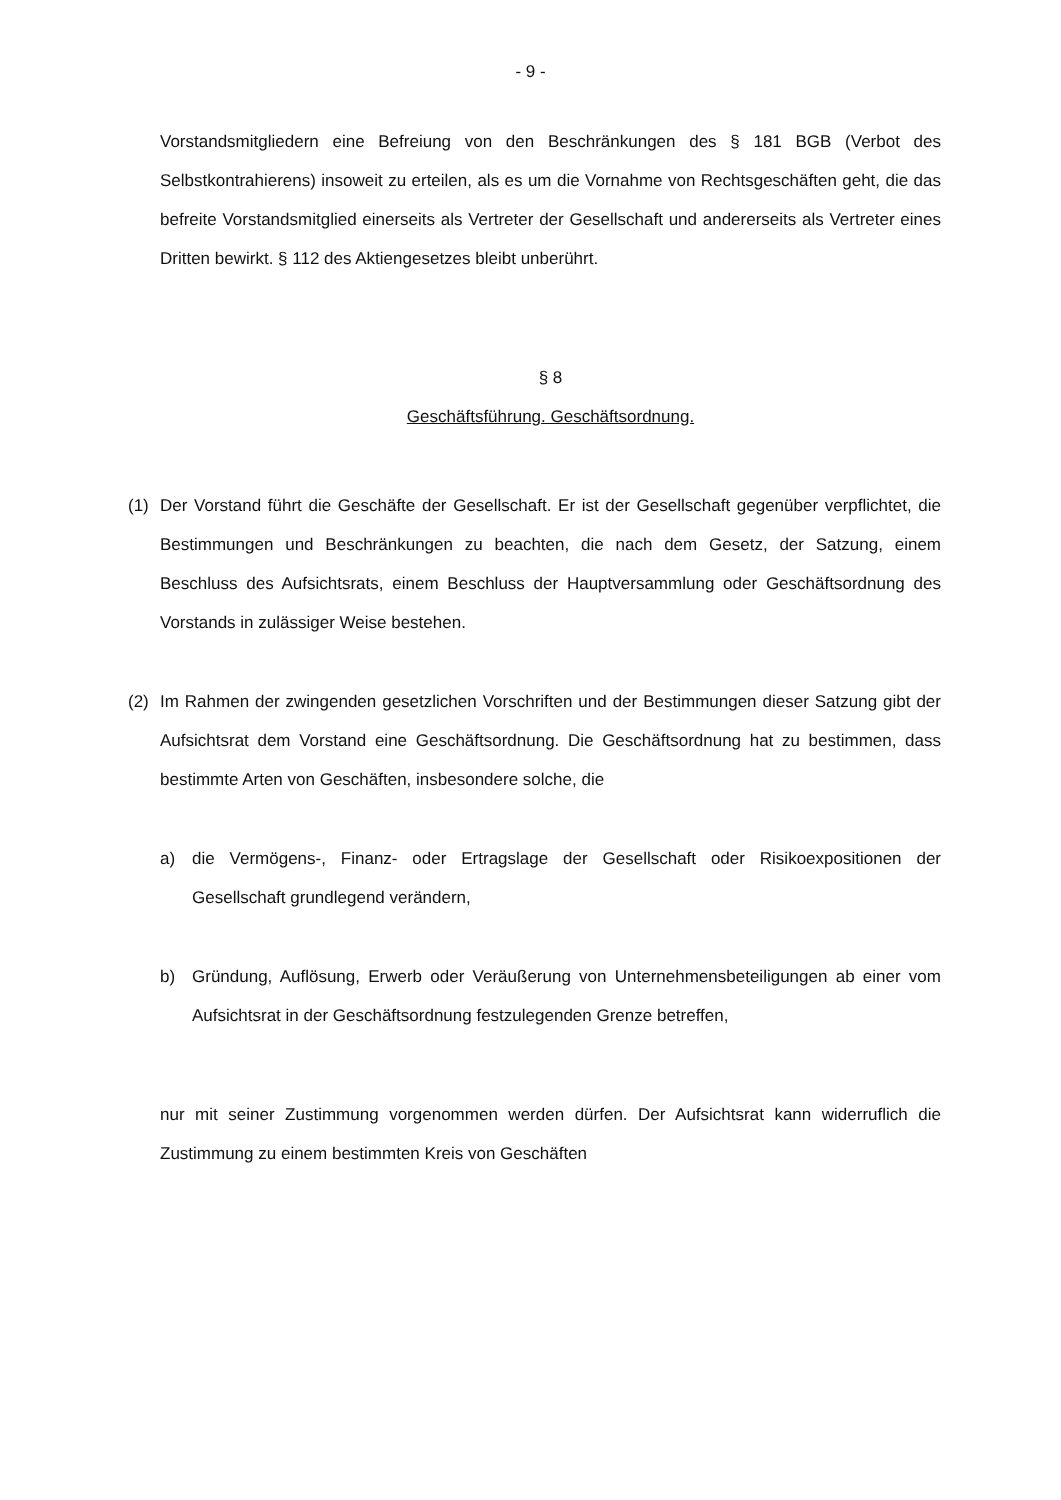- 9 -
Vorstandsmitgliedern eine Befreiung von den Beschränkungen des § 181 BGB (Verbot des Selbstkontrahierens) insoweit zu erteilen, als es um die Vornahme von Rechtsgeschäften geht, die das befreite Vorstandsmitglied einerseits als Vertreter der Gesellschaft und andererseits als Vertreter eines Dritten bewirkt. § 112 des Aktiengesetzes bleibt unberührt.
§ 8
Geschäftsführung. Geschäftsordnung.
(1) Der Vorstand führt die Geschäfte der Gesellschaft. Er ist der Gesellschaft gegenüber verpflichtet, die Bestimmungen und Beschränkungen zu beachten, die nach dem Gesetz, der Satzung, einem Beschluss des Aufsichtsrats, einem Beschluss der Hauptversammlung oder Geschäftsordnung des Vorstands in zulässiger Weise bestehen.
(2) Im Rahmen der zwingenden gesetzlichen Vorschriften und der Bestimmungen dieser Satzung gibt der Aufsichtsrat dem Vorstand eine Geschäftsordnung. Die Geschäftsordnung hat zu bestimmen, dass bestimmte Arten von Geschäften, insbesondere solche, die
a) die Vermögens-, Finanz- oder Ertragslage der Gesellschaft oder Risikoexpositionen der Gesellschaft grundlegend verändern,
b) Gründung, Auflösung, Erwerb oder Veräußerung von Unternehmensbeteiligungen ab einer vom Aufsichtsrat in der Geschäftsordnung festzulegenden Grenze betreffen,
nur mit seiner Zustimmung vorgenommen werden dürfen. Der Aufsichtsrat kann widerruflich die Zustimmung zu einem bestimmten Kreis von Geschäften